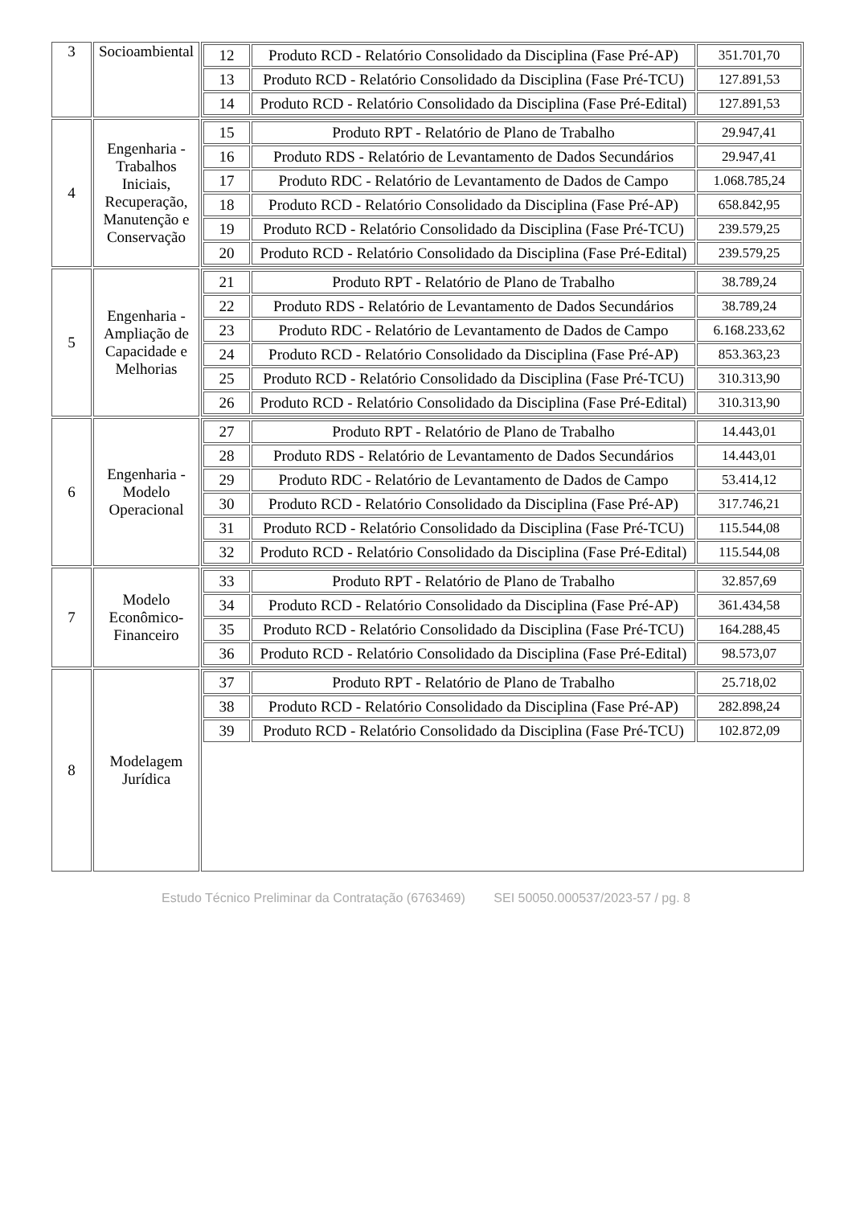| 3 | Socioambiental | / 12 / Produto RCD - Relatório Consolidado da Disciplina (Fase Pré-AP) / 351.701,70 / / 13 / Produto RCD - Relatório Consolidado da Disciplina (Fase Pré-TCU) / 127.891,53 / / 14 / Produto RCD - Relatório Consolidado da Disciplina (Fase Pré-Edital) / 127.891,53 / |
| 4 | Engenharia - Trabalhos Iniciais, Recuperação, Manutenção e Conservação | / 15 / Produto RPT - Relatório de Plano de Trabalho / 29.947,41 / / 16 / Produto RDS - Relatório de Levantamento de Dados Secundários / 29.947,41 / / 17 / Produto RDC - Relatório de Levantamento de Dados de Campo / 1.068.785,24 / / 18 / Produto RCD - Relatório Consolidado da Disciplina (Fase Pré-AP) / 658.842,95 / / 19 / Produto RCD - Relatório Consolidado da Disciplina (Fase Pré-TCU) / 239.579,25 / / 20 / Produto RCD - Relatório Consolidado da Disciplina (Fase Pré-Edital) / 239.579,25 / |
| 5 | Engenharia - Ampliação de Capacidade e Melhorias | / 21 / Produto RPT - Relatório de Plano de Trabalho / 38.789,24 / / 22 / Produto RDS - Relatório de Levantamento de Dados Secundários / 38.789,24 / / 23 / Produto RDC - Relatório de Levantamento de Dados de Campo / 6.168.233,62 / / 24 / Produto RCD - Relatório Consolidado da Disciplina (Fase Pré-AP) / 853.363,23 / / 25 / Produto RCD - Relatório Consolidado da Disciplina (Fase Pré-TCU) / 310.313,90 / / 26 / Produto RCD - Relatório Consolidado da Disciplina (Fase Pré-Edital) / 310.313,90 / |
| 6 | Engenharia - Modelo Operacional | / 27 / Produto RPT - Relatório de Plano de Trabalho / 14.443,01 / / 28 / Produto RDS - Relatório de Levantamento de Dados Secundários / 14.443,01 / / 29 / Produto RDC - Relatório de Levantamento de Dados de Campo / 53.414,12 / / 30 / Produto RCD - Relatório Consolidado da Disciplina (Fase Pré-AP) / 317.746,21 / / 31 / Produto RCD - Relatório Consolidado da Disciplina (Fase Pré-TCU) / 115.544,08 / / 32 / Produto RCD - Relatório Consolidado da Disciplina (Fase Pré-Edital) / 115.544,08 / |
| 7 | Modelo Econômico-Financeiro | / 33 / Produto RPT - Relatório de Plano de Trabalho / 32.857,69 / / 34 / Produto RCD - Relatório Consolidado da Disciplina (Fase Pré-AP) / 361.434,58 / / 35 / Produto RCD - Relatório Consolidado da Disciplina (Fase Pré-TCU) / 164.288,45 / / 36 / Produto RCD - Relatório Consolidado da Disciplina (Fase Pré-Edital) / 98.573,07 / |
| 8 | Modelagem Jurídica | / 37 / Produto RPT - Relatório de Plano de Trabalho / 25.718,02 / / 38 / Produto RCD - Relatório Consolidado da Disciplina (Fase Pré-AP) / 282.898,24 / / 39 / Produto RCD - Relatório Consolidado da Disciplina (Fase Pré-TCU) / 102.872,09 / |
Estudo Técnico Preliminar da Contratação (6763469) SEI 50050.000537/2023-57 / pg. 8